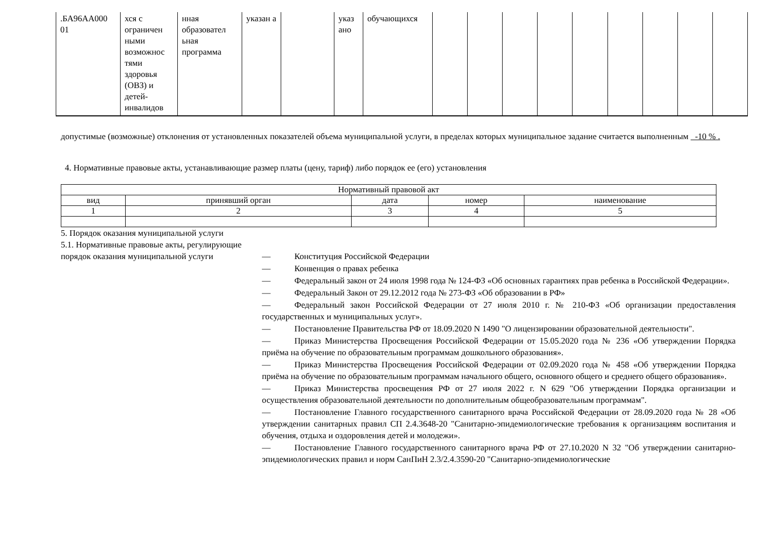| .БА96АА000 01 | хся с ограничен ными возможнос тями здоровья (ОВЗ) и детей-инвалидов | нная образовател ьная программа | указан а | | указ ано | обучающихся | | | | | | | | | |
допустимые (возможные) отклонения от установленных показателей объема муниципальной услуги, в пределах которых муниципальное задание считается выполненным -10 % .
4. Нормативные правовые акты, устанавливающие размер платы (цену, тариф) либо порядок ее (его) установления
| Нормативный правовой акт | | | | |
| вид | принявший орган | дата | номер | наименование |
| 1 | 2 | 3 | 4 | 5 |
5. Порядок оказания муниципальной услуги
5.1. Нормативные правовые акты, регулирующие порядок оказания муниципальной услуги
— Конституция Российской Федерации
— Конвенция о правах ребенка
— Федеральный закон от 24 июля 1998 года № 124-ФЗ «Об основных гарантиях прав ребенка в Российской Федерации».
— Федеральный Закон от 29.12.2012 года № 273-ФЗ «Об образовании в РФ»
— Федеральный закон Российской Федерации от 27 июля 2010 г. № 210-ФЗ «Об организации предоставления государственных и муниципальных услуг».
— Постановление Правительства РФ от 18.09.2020 N 1490 "О лицензировании образовательной деятельности".
— Приказ Министерства Просвещения Российской Федерации от 15.05.2020 года № 236 «Об утверждении Порядка приёма на обучение по образовательным программам дошкольного образования».
— Приказ Министерства Просвещения Российской Федерации от 02.09.2020 года № 458 «Об утверждении Порядка приёма на обучение по образовательным программам начального общего, основного общего и среднего общего образования».
— Приказ Министерства просвещения РФ от 27 июля 2022 г. N 629 "Об утверждении Порядка организации и осуществления образовательной деятельности по дополнительным общеобразовательным программам".
— Постановление Главного государственного санитарного врача Российской Федерации от 28.09.2020 года № 28 «Об утверждении санитарных правил СП 2.4.3648-20 "Санитарно-эпидемиологические требования к организациям воспитания и обучения, отдыха и оздоровления детей и молодежи».
— Постановление Главного государственного санитарного врача РФ от 27.10.2020 N 32 "Об утверждении санитарно-эпидемиологических правил и норм СанПиН 2.3/2.4.3590-20 "Санитарно-эпидемиологические